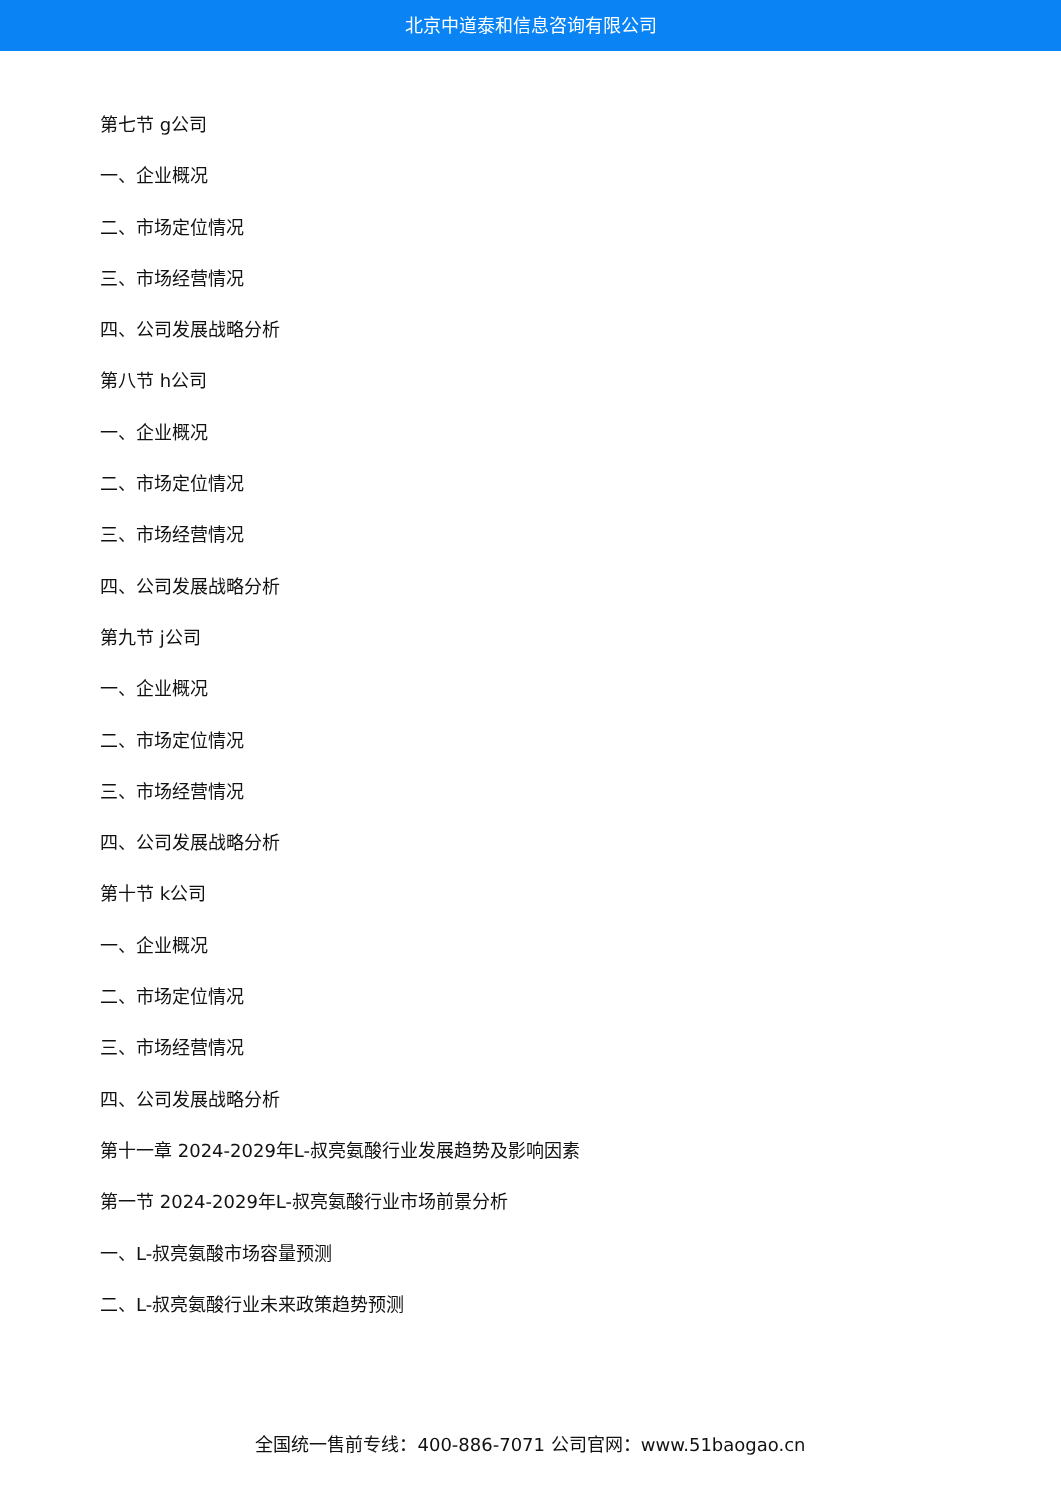北京中道泰和信息咨询有限公司
第七节 g公司
一、企业概况
二、市场定位情况
三、市场经营情况
四、公司发展战略分析
第八节 h公司
一、企业概况
二、市场定位情况
三、市场经营情况
四、公司发展战略分析
第九节 j公司
一、企业概况
二、市场定位情况
三、市场经营情况
四、公司发展战略分析
第十节 k公司
一、企业概况
二、市场定位情况
三、市场经营情况
四、公司发展战略分析
第十一章 2024-2029年L-叔亮氨酸行业发展趋势及影响因素
第一节 2024-2029年L-叔亮氨酸行业市场前景分析
一、L-叔亮氨酸市场容量预测
二、L-叔亮氨酸行业未来政策趋势预测
全国统一售前专线：400-886-7071 公司官网：www.51baogao.cn